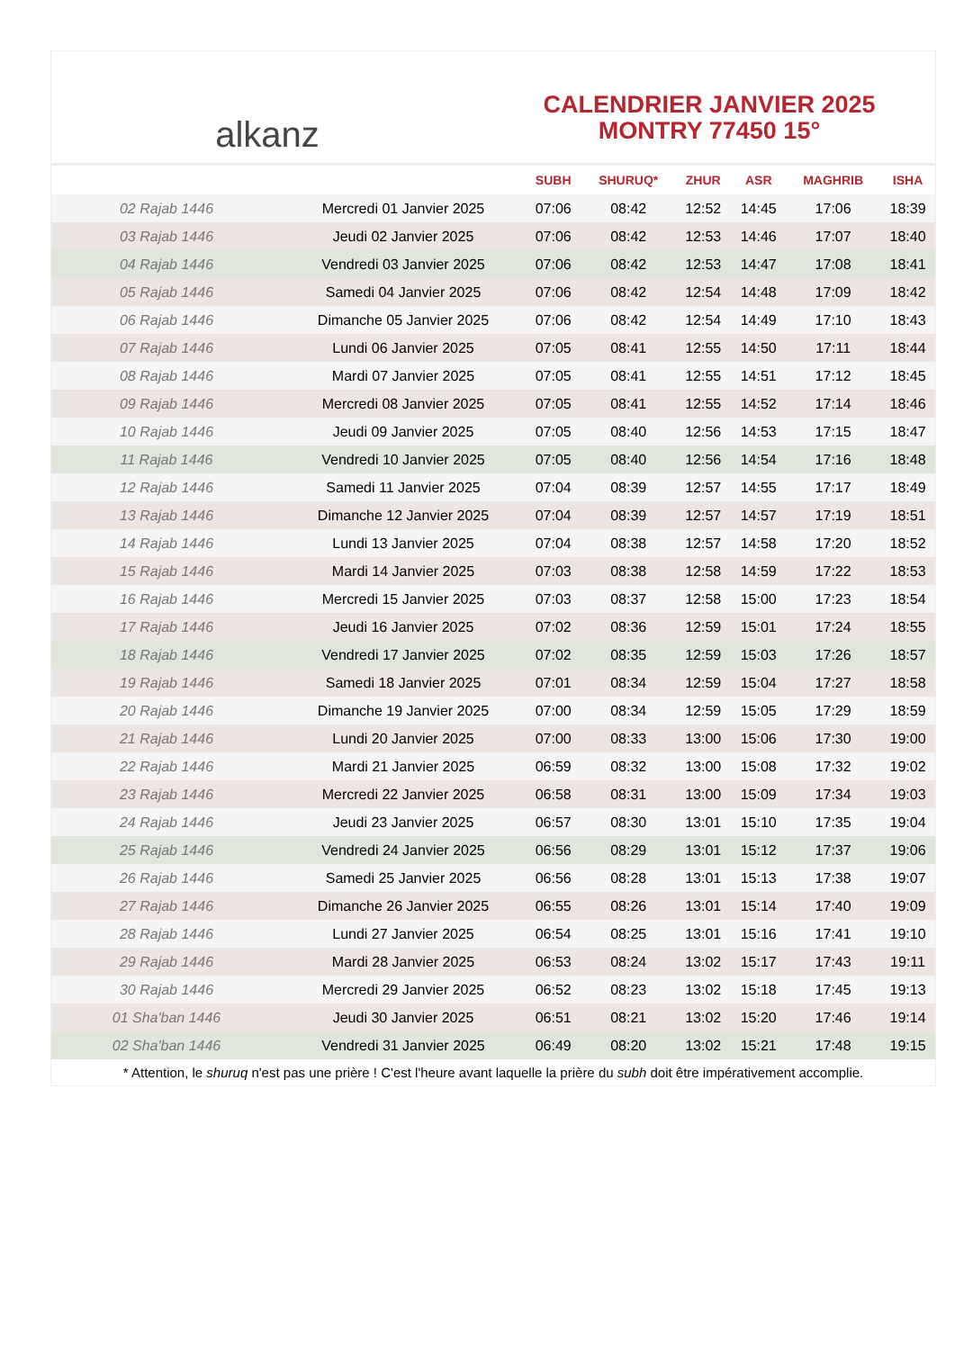alkanz
CALENDRIER JANVIER 2025
MONTRY 77450 15°
| | | SUBH | SHURUQ* | ZHUR | ASR | MAGHRIB | ISHA |
| --- | --- | --- | --- | --- | --- | --- | --- |
| 02 Rajab 1446 | Mercredi 01 Janvier 2025 | 07:06 | 08:42 | 12:52 | 14:45 | 17:06 | 18:39 |
| 03 Rajab 1446 | Jeudi 02 Janvier 2025 | 07:06 | 08:42 | 12:53 | 14:46 | 17:07 | 18:40 |
| 04 Rajab 1446 | Vendredi 03 Janvier 2025 | 07:06 | 08:42 | 12:53 | 14:47 | 17:08 | 18:41 |
| 05 Rajab 1446 | Samedi 04 Janvier 2025 | 07:06 | 08:42 | 12:54 | 14:48 | 17:09 | 18:42 |
| 06 Rajab 1446 | Dimanche 05 Janvier 2025 | 07:06 | 08:42 | 12:54 | 14:49 | 17:10 | 18:43 |
| 07 Rajab 1446 | Lundi 06 Janvier 2025 | 07:05 | 08:41 | 12:55 | 14:50 | 17:11 | 18:44 |
| 08 Rajab 1446 | Mardi 07 Janvier 2025 | 07:05 | 08:41 | 12:55 | 14:51 | 17:12 | 18:45 |
| 09 Rajab 1446 | Mercredi 08 Janvier 2025 | 07:05 | 08:41 | 12:55 | 14:52 | 17:14 | 18:46 |
| 10 Rajab 1446 | Jeudi 09 Janvier 2025 | 07:05 | 08:40 | 12:56 | 14:53 | 17:15 | 18:47 |
| 11 Rajab 1446 | Vendredi 10 Janvier 2025 | 07:05 | 08:40 | 12:56 | 14:54 | 17:16 | 18:48 |
| 12 Rajab 1446 | Samedi 11 Janvier 2025 | 07:04 | 08:39 | 12:57 | 14:55 | 17:17 | 18:49 |
| 13 Rajab 1446 | Dimanche 12 Janvier 2025 | 07:04 | 08:39 | 12:57 | 14:57 | 17:19 | 18:51 |
| 14 Rajab 1446 | Lundi 13 Janvier 2025 | 07:04 | 08:38 | 12:57 | 14:58 | 17:20 | 18:52 |
| 15 Rajab 1446 | Mardi 14 Janvier 2025 | 07:03 | 08:38 | 12:58 | 14:59 | 17:22 | 18:53 |
| 16 Rajab 1446 | Mercredi 15 Janvier 2025 | 07:03 | 08:37 | 12:58 | 15:00 | 17:23 | 18:54 |
| 17 Rajab 1446 | Jeudi 16 Janvier 2025 | 07:02 | 08:36 | 12:59 | 15:01 | 17:24 | 18:55 |
| 18 Rajab 1446 | Vendredi 17 Janvier 2025 | 07:02 | 08:35 | 12:59 | 15:03 | 17:26 | 18:57 |
| 19 Rajab 1446 | Samedi 18 Janvier 2025 | 07:01 | 08:34 | 12:59 | 15:04 | 17:27 | 18:58 |
| 20 Rajab 1446 | Dimanche 19 Janvier 2025 | 07:00 | 08:34 | 12:59 | 15:05 | 17:29 | 18:59 |
| 21 Rajab 1446 | Lundi 20 Janvier 2025 | 07:00 | 08:33 | 13:00 | 15:06 | 17:30 | 19:00 |
| 22 Rajab 1446 | Mardi 21 Janvier 2025 | 06:59 | 08:32 | 13:00 | 15:08 | 17:32 | 19:02 |
| 23 Rajab 1446 | Mercredi 22 Janvier 2025 | 06:58 | 08:31 | 13:00 | 15:09 | 17:34 | 19:03 |
| 24 Rajab 1446 | Jeudi 23 Janvier 2025 | 06:57 | 08:30 | 13:01 | 15:10 | 17:35 | 19:04 |
| 25 Rajab 1446 | Vendredi 24 Janvier 2025 | 06:56 | 08:29 | 13:01 | 15:12 | 17:37 | 19:06 |
| 26 Rajab 1446 | Samedi 25 Janvier 2025 | 06:56 | 08:28 | 13:01 | 15:13 | 17:38 | 19:07 |
| 27 Rajab 1446 | Dimanche 26 Janvier 2025 | 06:55 | 08:26 | 13:01 | 15:14 | 17:40 | 19:09 |
| 28 Rajab 1446 | Lundi 27 Janvier 2025 | 06:54 | 08:25 | 13:01 | 15:16 | 17:41 | 19:10 |
| 29 Rajab 1446 | Mardi 28 Janvier 2025 | 06:53 | 08:24 | 13:02 | 15:17 | 17:43 | 19:11 |
| 30 Rajab 1446 | Mercredi 29 Janvier 2025 | 06:52 | 08:23 | 13:02 | 15:18 | 17:45 | 19:13 |
| 01 Sha'ban 1446 | Jeudi 30 Janvier 2025 | 06:51 | 08:21 | 13:02 | 15:20 | 17:46 | 19:14 |
| 02 Sha'ban 1446 | Vendredi 31 Janvier 2025 | 06:49 | 08:20 | 13:02 | 15:21 | 17:48 | 19:15 |
* Attention, le shuruq n'est pas une prière ! C'est l'heure avant laquelle la prière du subh doit être impérativement accomplie.